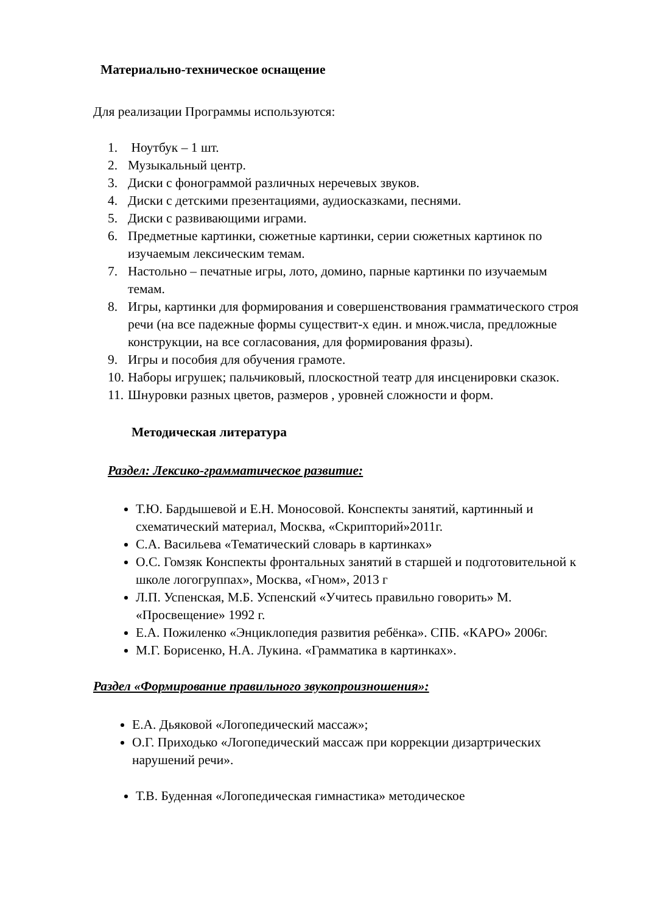Материально-техническое оснащение
Для реализации Программы используются:
1. Ноутбук – 1 шт.
2. Музыкальный центр.
3. Диски с фонограммой различных неречевых звуков.
4. Диски с детскими презентациями, аудиосказками, песнями.
5. Диски с развивающими играми.
6. Предметные картинки, сюжетные картинки, серии сюжетных картинок по изучаемым лексическим темам.
7. Настольно – печатные игры, лото, домино, парные картинки по изучаемым темам.
8. Игры, картинки для формирования и совершенствования грамматического строя речи (на все падежные формы существит-х един. и множ.числа, предложные конструкции, на все согласования, для формирования фразы).
9. Игры и пособия для обучения грамоте.
10. Наборы игрушек; пальчиковый, плоскостной театр для инсценировки сказок.
11. Шнуровки разных цветов, размеров , уровней сложности и форм.
Методическая литература
Раздел: Лексико-грамматическое развитие:
Т.Ю. Бардышевой и Е.Н. Моносовой. Конспекты занятий, картинный и схематический материал, Москва, «Скрипторий»2011г.
С.А. Васильева «Тематический словарь в картинках»
О.С. Гомзяк Конспекты фронтальных занятий в старшей и подготовительной к школе логогруппах», Москва, «Гном», 2013 г
Л.П. Успенская, М.Б. Успенский «Учитесь правильно говорить» М. «Просвещение» 1992 г.
Е.А. Пожиленко «Энциклопедия развития ребёнка». СПБ. «КАРО» 2006г.
М.Г. Борисенко, Н.А. Лукина. «Грамматика в картинках».
Раздел «Формирование правильного звукопроизношения»:
Е.А. Дьяковой «Логопедический массаж»;
О.Г. Приходько «Логопедический массаж при коррекции дизартрических нарушений речи».
Т.В. Буденная «Логопедическая гимнастика» методическое